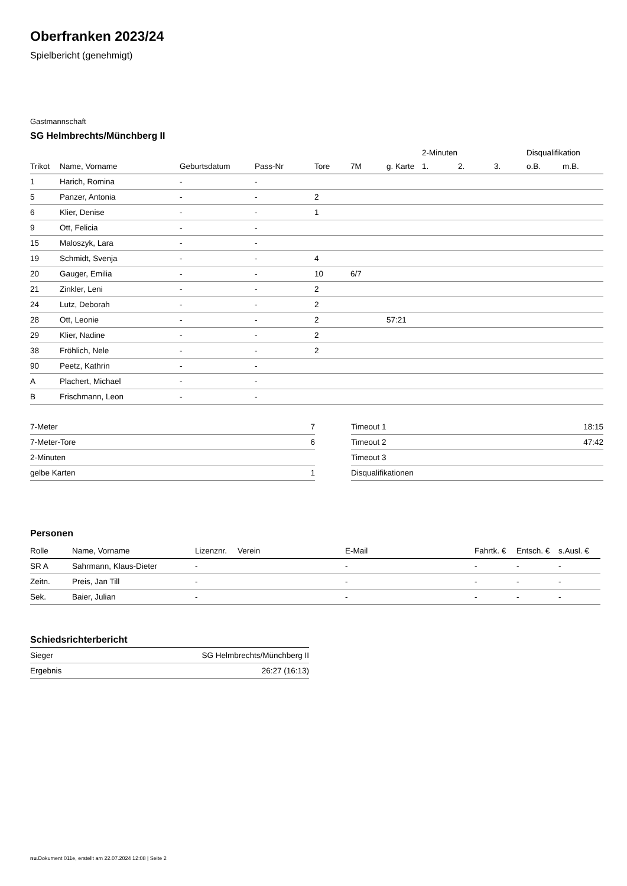Oberfranken 2023/24
Spielbericht (genehmigt)
Gastmannschaft
SG Helmbrechts/Münchberg II
| | | | | | | | 2-Minuten | | | Disqualifikation | |
| --- | --- | --- | --- | --- | --- | --- | --- | --- | --- | --- | --- |
| Trikot | Name, Vorname | Geburtsdatum | Pass-Nr | Tore | 7M | g. Karte | 1. | 2. | 3. | o.B. | m.B. |
| 1 | Harich, Romina | - | - | | | | | | | | |
| 5 | Panzer, Antonia | - | - | 2 | | | | | | | |
| 6 | Klier, Denise | - | - | 1 | | | | | | | |
| 9 | Ott, Felicia | - | - | | | | | | | | |
| 15 | Maloszyk, Lara | - | - | | | | | | | | |
| 19 | Schmidt, Svenja | - | - | 4 | | | | | | | |
| 20 | Gauger, Emilia | - | - | 10 | 6/7 | | | | | | |
| 21 | Zinkler, Leni | - | - | 2 | | | | | | | |
| 24 | Lutz, Deborah | - | - | 2 | | | | | | | |
| 28 | Ott, Leonie | - | - | 2 | | 57:21 | | | | | |
| 29 | Klier, Nadine | - | - | 2 | | | | | | | |
| 38 | Fröhlich, Nele | - | - | 2 | | | | | | | |
| 90 | Peetz, Kathrin | - | - | | | | | | | | |
| A | Plachert, Michael | - | - | | | | | | | | |
| B | Frischmann, Leon | - | - | | | | | | | | |
| 7-Meter | 7 |
| 7-Meter-Tore | 6 |
| 2-Minuten | |
| gelbe Karten | 1 |
| Timeout 1 | 18:15 |
| Timeout 2 | 47:42 |
| Timeout 3 | |
| Disqualifikationen | |
Personen
| Rolle | Name, Vorname | Lizenznr. | Verein | E-Mail | Fahrtk. € | Entsch. € | s.Ausl. € |
| --- | --- | --- | --- | --- | --- | --- | --- |
| SR A | Sahrmann, Klaus-Dieter | - | | - | - | - | - |
| Zeitn. | Preis, Jan Till | - | | - | - | - | - |
| Sek. | Baier, Julian | - | | - | - | - | - |
Schiedsrichterbericht
| Sieger | SG Helmbrechts/Münchberg II |
| Ergebnis | 26:27 (16:13) |
nu.Dokument 011e, erstellt am 22.07.2024 12:08 | Seite 2